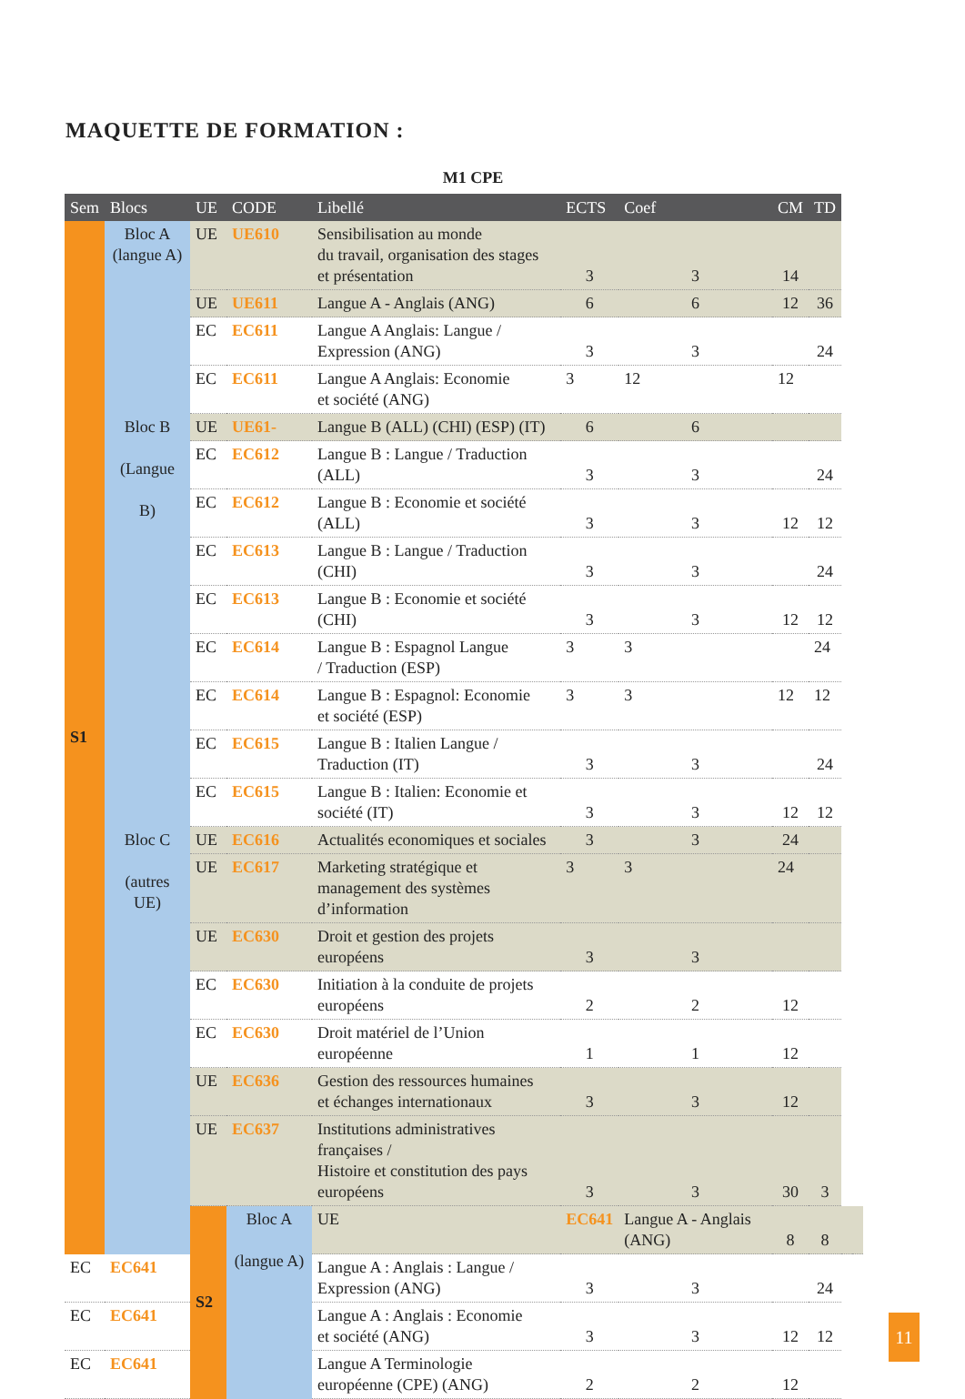MAQUETTE DE FORMATION :
M1 CPE
| Sem | Blocs | UE | CODE | Libellé | ECTS | Coef | CM | TD | | |
| --- | --- | --- | --- | --- | --- | --- | --- | --- | --- | --- |
| S1 | Bloc A (langue A) | UE | UE610 | Sensibilisation au monde du travail, organisation des stages et présentation | 3 | 3 | 14 | | | |
| | | UE | UE611 | Langue A - Anglais (ANG) | 6 | 6 | 12 | 36 | | |
| | | EC | EC611 | Langue A Anglais: Langue / Expression (ANG) | 3 | 3 | | 24 | | |
| | | EC | EC611 | Langue A Anglais: Economie et société (ANG) | 3 | 12 | 12 | | | |
| | Bloc B (Langue B) | UE | UE61- | Langue B (ALL) (CHI) (ESP) (IT) | 6 | 6 | | | | |
| | | EC | EC612 | Langue B : Langue / Traduction (ALL) | 3 | 3 | | 24 | | |
| | | EC | EC612 | Langue B : Economie et société (ALL) | 3 | 3 | 12 | 12 | | |
| | | EC | EC613 | Langue B : Langue / Traduction (CHI) | 3 | 3 | | 24 | | |
| | | EC | EC613 | Langue B : Economie et société (CHI) | 3 | 3 | 12 | 12 | | |
| | | EC | EC614 | Langue B : Espagnol Langue / Traduction (ESP) | 3 | 3 | | 24 | | |
| | | EC | EC614 | Langue B : Espagnol: Economie et société (ESP) | 3 | 3 | 12 | 12 | | |
| | | EC | EC615 | Langue B : Italien Langue / Traduction (IT) | 3 | 3 | | 24 | | |
| | | EC | EC615 | Langue B : Italien: Economie et société (IT) | 3 | 3 | 12 | 12 | | |
| | Bloc C (autres UE) | UE | EC616 | Actualités economiques et sociales | 3 | 3 | 24 | | | |
| | | UE | EC617 | Marketing stratégique et management des systèmes d’information | 3 | 3 | 24 | | | |
| | | UE | EC630 | Droit et gestion des projets européens | 3 | 3 | | | | |
| | | EC | EC630 | Initiation à la conduite de projets européens | 2 | 2 | 12 | | | |
| | | EC | EC630 | Droit matériel de l’Union européenne | 1 | 1 | 12 | | | |
| | | UE | EC636 | Gestion des ressources humaines et échanges internationaux | 3 | 3 | 12 | | | |
| | | UE | EC637 | Institutions administratives françaises / Histoire et constitution des pays européens | 3 | 3 | 30 | 3 | | |
| | | S2 | Bloc A (langue A) | UE | EC641 | Langue A - Anglais (ANG) | 8 | 8 | | |
| EC | EC641 | | | Langue A : Anglais : Langue / Expression (ANG) | 3 | 3 | | 24 | | |
| EC | EC641 | | | Langue A : Anglais : Economie et société (ANG) | 3 | 3 | 12 | 12 | | |
| EC | EC641 | | | Langue A Terminologie européenne (CPE) (ANG) | 2 | 2 | 12 | | | |
11